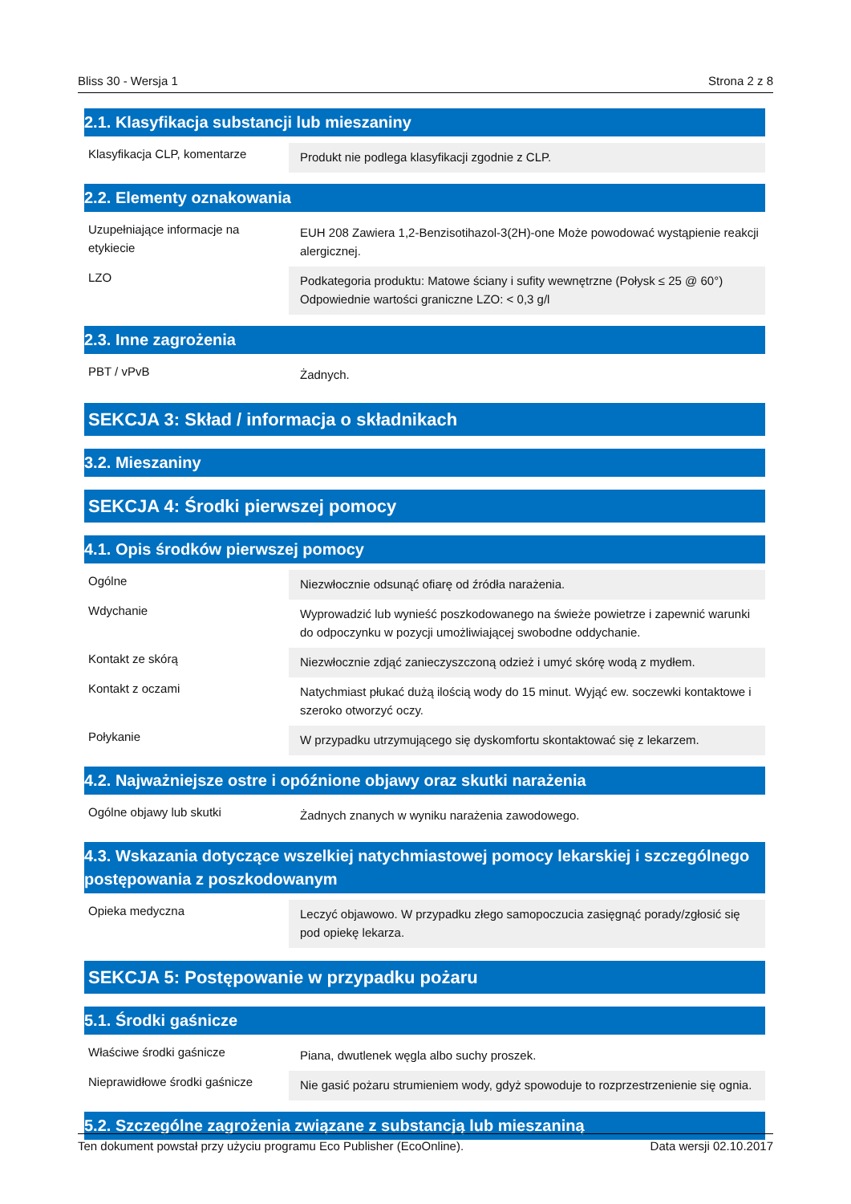Bliss 30 - Wersja 1 Strona 2 z 8
2.1. Klasyfikacja substancji lub mieszaniny
| Klasyfikacja CLP, komentarze | Produkt nie podlega klasyfikacji zgodnie z CLP. |
2.2. Elementy oznakowania
| Uzupełniające informacje na etykiecie | EUH 208 Zawiera 1,2-Benzisotihazol-3(2H)-one Może powodować wystąpienie reakcji alergicznej. |
| LZO | Podkategoria produktu: Matowe ściany i sufity wewnętrzne (Połysk ≤ 25 @ 60°) Odpowiednie wartości graniczne LZO: < 0,3 g/l |
2.3. Inne zagrożenia
| PBT / vPvB | Żadnych. |
SEKCJA 3: Skład / informacja o składnikach
3.2. Mieszaniny
SEKCJA 4: Środki pierwszej pomocy
4.1. Opis środków pierwszej pomocy
| Ogólne | Niezwłocznie odsunąć ofiarę od źródła narażenia. |
| Wdychanie | Wyprowadzić lub wynieść poszkodowanego na świeże powietrze i zapewnić warunki do odpoczynku w pozycji umożliwiającej swobodne oddychanie. |
| Kontakt ze skórą | Niezwłocznie zdjąć zanieczyszczoną odzież i umyć skórę wodą z mydłem. |
| Kontakt z oczami | Natychmiast płukać dużą ilością wody do 15 minut. Wyjąć ew. soczewki kontaktowe i szeroko otworzyć oczy. |
| Połykanie | W przypadku utrzymującego się dyskomfortu skontaktować się z lekarzem. |
4.2. Najważniejsze ostre i opóźnione objawy oraz skutki narażenia
| Ogólne objawy lub skutki | Żadnych znanych w wyniku narażenia zawodowego. |
4.3. Wskazania dotyczące wszelkiej natychmiastowej pomocy lekarskiej i szczególnego postępowania z poszkodowanym
| Opieka medyczna | Leczyć objawowo. W przypadku złego samopoczucia zasięgnąć porady/zgłosić się pod opiekę lekarza. |
SEKCJA 5: Postępowanie w przypadku pożaru
5.1. Środki gaśnicze
| Właściwe środki gaśnicze | Piana, dwutlenek węgla albo suchy proszek. |
| Nieprawidłowe środki gaśnicze | Nie gasić pożaru strumieniem wody, gdyż spowoduje to rozprzestrzenienie się ognia. |
5.2. Szczególne zagrożenia związane z substancją lub mieszaniną
Ten dokument powstał przy użyciu programu Eco Publisher (EcoOnline). Data wersji 02.10.2017